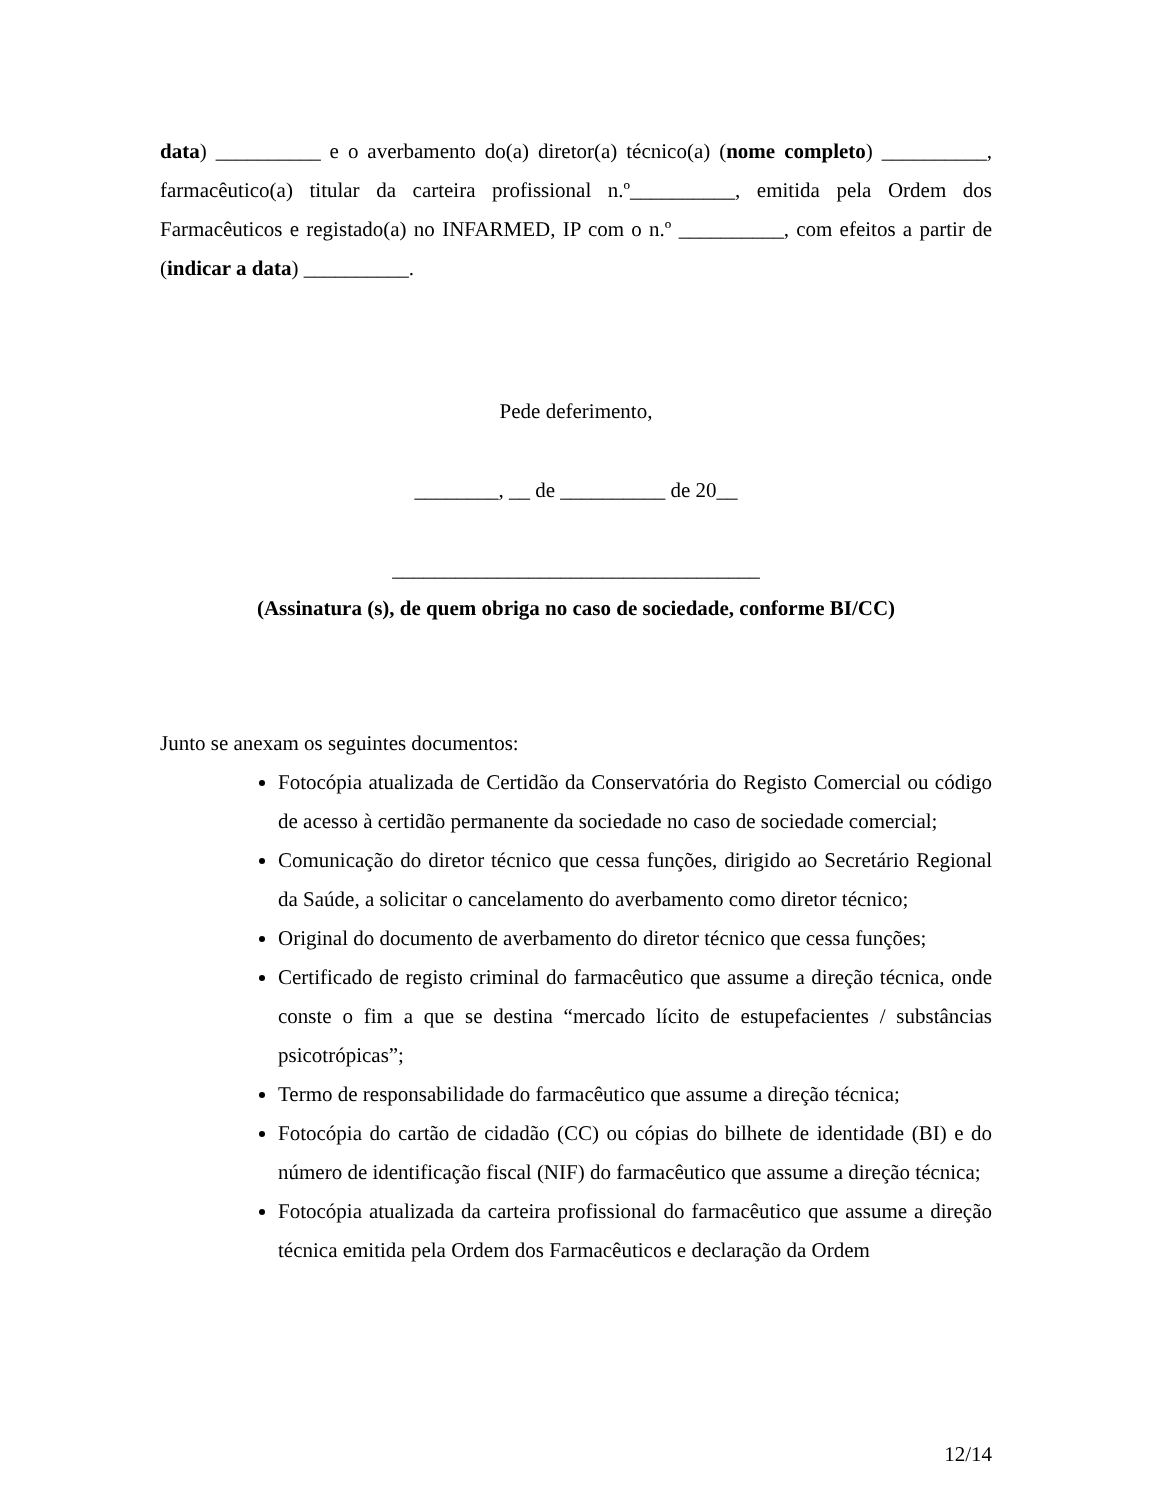data) __________ e o averbamento do(a) diretor(a) técnico(a) (nome completo) __________, farmacêutico(a) titular da carteira profissional n.º__________, emitida pela Ordem dos Farmacêuticos e registado(a) no INFARMED, IP com o n.º __________, com efeitos a partir de (indicar a data) __________.
Pede deferimento,
________, __ de __________ de 20__
___________________________________
(Assinatura (s), de quem obriga no caso de sociedade, conforme BI/CC)
Junto se anexam os seguintes documentos:
Fotocópia atualizada de Certidão da Conservatória do Registo Comercial ou código de acesso à certidão permanente da sociedade no caso de sociedade comercial;
Comunicação do diretor técnico que cessa funções, dirigido ao Secretário Regional da Saúde, a solicitar o cancelamento do averbamento como diretor técnico;
Original do documento de averbamento do diretor técnico que cessa funções;
Certificado de registo criminal do farmacêutico que assume a direção técnica, onde conste o fim a que se destina “mercado lícito de estupefacientes / substâncias psicotrópicas”;
Termo de responsabilidade do farmacêutico que assume a direção técnica;
Fotocópia do cartão de cidadão (CC) ou cópias do bilhete de identidade (BI) e do número de identificação fiscal (NIF) do farmacêutico que assume a direção técnica;
Fotocópia atualizada da carteira profissional do farmacêutico que assume a direção técnica emitida pela Ordem dos Farmacêuticos e declaração da Ordem
12/14